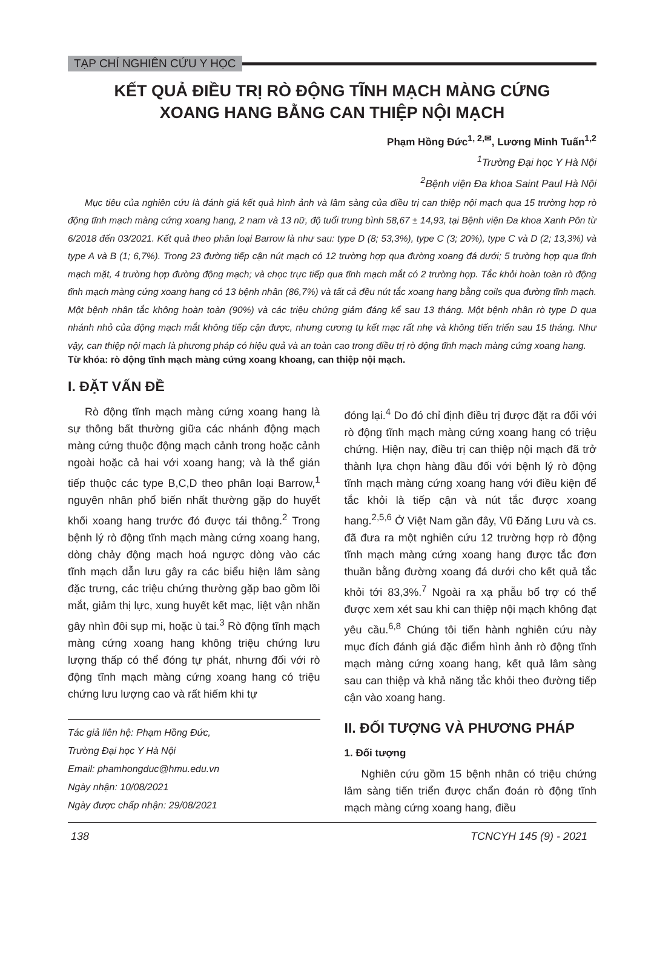TẠP CHÍ NGHIÊN CỨU Y HỌC
KẾT QUẢ ĐIỀU TRỊ RÒ ĐỘNG TĨNH MẠCH MÀNG CỨNG
XOANG HANG BẰNG CAN THIỆP NỘI MẠCH
Phạm Hồng Đức<sup>1, 2,✉</sup>, Lương Minh Tuấn<sup>1,2</sup>
<sup>1</sup> Trường Đại học Y Hà Nội
<sup>2</sup> Bệnh viện Đa khoa Saint Paul Hà Nội
Mục tiêu của nghiên cứu là đánh giá kết quả hình ảnh và lâm sàng của điều trị can thiệp nội mạch qua 15 trường hợp rò động tĩnh mạch màng cứng xoang hang, 2 nam và 13 nữ, độ tuổi trung bình 58,67 ± 14,93, tại Bệnh viện Đa khoa Xanh Pôn từ 6/2018 đến 03/2021. Kết quả theo phân loại Barrow là như sau: type D (8; 53,3%), type C (3; 20%), type C và D (2; 13,3%) và type A và B (1; 6,7%). Trong 23 đường tiếp cận nút mạch có 12 trường hợp qua đường xoang đá dưới; 5 trường hợp qua tĩnh mạch mặt, 4 trường hợp đường động mạch; và chọc trực tiếp qua tĩnh mạch mắt có 2 trường hợp. Tắc khỏi hoàn toàn rò động tĩnh mạch màng cứng xoang hang có 13 bệnh nhân (86,7%) và tất cả đều nút tắc xoang hang bằng coils qua đường tĩnh mạch. Một bệnh nhân tắc không hoàn toàn (90%) và các triệu chứng giảm đáng kể sau 13 tháng. Một bệnh nhân rò type D qua nhánh nhỏ của động mạch mắt không tiếp cận được, nhưng cương tụ kết mạc rất nhẹ và không tiến triển sau 15 tháng. Như vậy, can thiệp nội mạch là phương pháp có hiệu quả và an toàn cao trong điều trị rò động tĩnh mạch màng cứng xoang hang.
Từ khóa: rò động tĩnh mạch màng cứng xoang khoang, can thiệp nội mạch.
I. ĐẶT VẤN ĐỀ
Rò động tĩnh mạch màng cứng xoang hang là sự thông bất thường giữa các nhánh động mạch màng cứng thuộc động mạch cảnh trong hoặc cảnh ngoài hoặc cả hai với xoang hang; và là thể gián tiếp thuộc các type B,C,D theo phân loại Barrow,<sup>1</sup> nguyên nhân phổ biến nhất thường gặp do huyết khối xoang hang trước đó được tái thông.<sup>2</sup> Trong bệnh lý rò động tĩnh mạch màng cứng xoang hang, dòng chảy động mạch hoá ngược dòng vào các tĩnh mạch dẫn lưu gây ra các biểu hiện lâm sàng đặc trưng, các triệu chứng thường gặp bao gồm lồi mắt, giảm thị lực, xung huyết kết mạc, liệt vận nhãn gây nhìn đôi sụp mi, hoặc ù tai.<sup>3</sup> Rò động tĩnh mạch màng cứng xoang hang không triệu chứng lưu lượng thấp có thể đóng tự phát, nhưng đối với rò động tĩnh mạch màng cứng xoang hang có triệu chứng lưu lượng cao và rất hiếm khi tự
Tác giả liên hệ: Phạm Hồng Đức,
Trường Đại học Y Hà Nội
Email: phamhongduc@hmu.edu.vn
Ngày nhận: 10/08/2021
Ngày được chấp nhận: 29/08/2021
đóng lại.<sup>4</sup> Do đó chỉ định điều trị được đặt ra đối với rò động tĩnh mạch màng cứng xoang hang có triệu chứng. Hiện nay, điều trị can thiệp nội mạch đã trở thành lựa chọn hàng đầu đối với bệnh lý rò động tĩnh mạch màng cứng xoang hang với điều kiện để tắc khỏi là tiếp cận và nút tắc được xoang hang.<sup>2,5,6</sup> Ở Việt Nam gần đây, Vũ Đăng Lưu và cs. đã đưa ra một nghiên cứu 12 trường hợp rò động tĩnh mạch màng cứng xoang hang được tắc đơn thuần bằng đường xoang đá dưới cho kết quả tắc khỏi tới 83,3%.<sup>7</sup> Ngoài ra xạ phẫu bổ trợ có thể được xem xét sau khi can thiệp nội mạch không đạt yêu cầu.<sup>6,8</sup> Chúng tôi tiến hành nghiên cứu này mục đích đánh giá đặc điểm hình ảnh rò động tĩnh mạch màng cứng xoang hang, kết quả lâm sàng sau can thiệp và khả năng tắc khỏi theo đường tiếp cận vào xoang hang.
II. ĐỐI TƯỢNG VÀ PHƯƠNG PHÁP
1. Đối tượng
Nghiên cứu gồm 15 bệnh nhân có triệu chứng lâm sàng tiến triển được chẩn đoán rò động tĩnh mạch màng cứng xoang hang, điều
138 TCNCYH 145 (9) - 2021